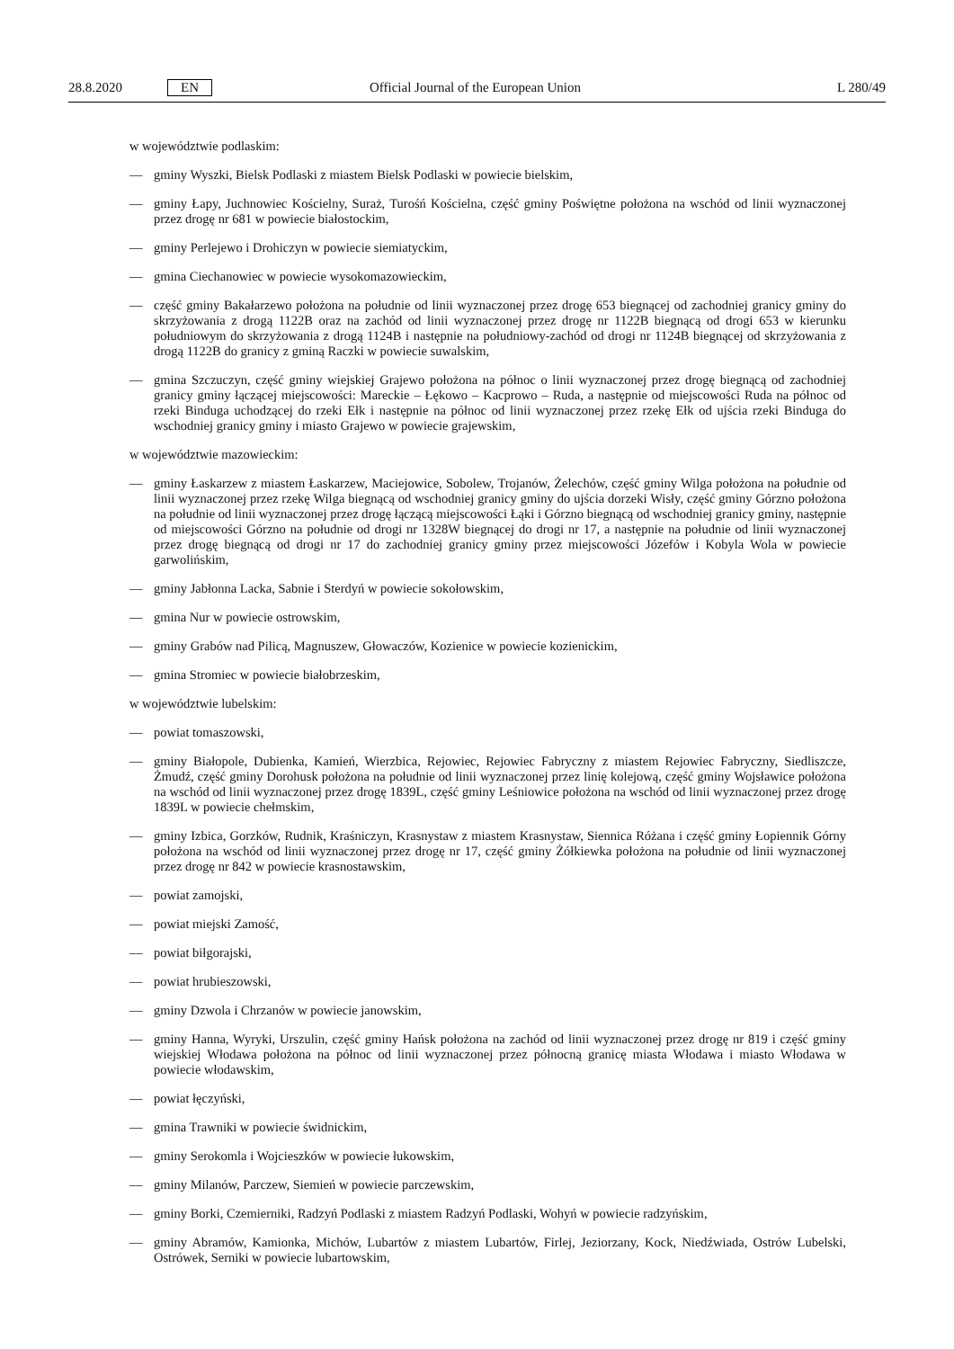28.8.2020 EN Official Journal of the European Union L 280/49
w województwie podlaskim:
— gminy Wyszki, Bielsk Podlaski z miastem Bielsk Podlaski w powiecie bielskim,
— gminy Łapy, Juchnowiec Kościelny, Suraż, Turośń Kościelna, część gminy Poświętne położona na wschód od linii wyznaczonej przez drogę nr 681 w powiecie białostockim,
— gminy Perlejewo i Drohiczyn w powiecie siemiatyckim,
— gmina Ciechanowiec w powiecie wysokomazowieckim,
— część gminy Bakałarzewo położona na południe od linii wyznaczonej przez drogę 653 biegnącej od zachodniej granicy gminy do skrzyżowania z drogą 1122B oraz na zachód od linii wyznaczonej przez drogę nr 1122B biegnącą od drogi 653 w kierunku południowym do skrzyżowania z drogą 1124B i następnie na południowy-zachód od drogi nr 1124B biegnącej od skrzyżowania z drogą 1122B do granicy z gminą Raczki w powiecie suwalskim,
— gmina Szczuczyn, część gminy wiejskiej Grajewo położona na północ o linii wyznaczonej przez drogę biegnącą od zachodniej granicy gminy łączącej miejscowości: Mareckie – Łękowo – Kacprowo – Ruda, a następnie od miejscowości Ruda na północ od rzeki Binduga uchodzącej do rzeki Ełk i następnie na północ od linii wyznaczonej przez rzekę Ełk od ujścia rzeki Binduga do wschodniej granicy gminy i miasto Grajewo w powiecie grajewskim,
w województwie mazowieckim:
— gminy Łaskarzew z miastem Łaskarzew, Maciejowice, Sobolew, Trojanów, Żelechów, część gminy Wilga położona na południe od linii wyznaczonej przez rzekę Wilga biegnącą od wschodniej granicy gminy do ujścia dorzeki Wisły, część gminy Górzno położona na południe od linii wyznaczonej przez drogę łączącą miejscowości Łąki i Górzno biegnącą od wschodniej granicy gminy, następnie od miejscowości Górzno na południe od drogi nr 1328W biegnącej do drogi nr 17, a następnie na południe od linii wyznaczonej przez drogę biegnącą od drogi nr 17 do zachodniej granicy gminy przez miejscowości Józefów i Kobyla Wola w powiecie garwolińskim,
— gminy Jabłonna Lacka, Sabnie i Sterdyń w powiecie sokołowskim,
— gmina Nur w powiecie ostrowskim,
— gminy Grabów nad Pilicą, Magnuszew, Głowaczów, Kozienice w powiecie kozienickim,
— gmina Stromiec w powiecie białobrzeskim,
w województwie lubelskim:
— powiat tomaszowski,
— gminy Białopole, Dubienka, Kamień, Wierzbica, Rejowiec, Rejowiec Fabryczny z miastem Rejowiec Fabryczny, Siedliszcze, Żmudź, część gminy Dorohusk położona na południe od linii wyznaczonej przez linię kolejową, część gminy Wojsławice położona na wschód od linii wyznaczonej przez drogę 1839L, część gminy Leśniowice położona na wschód od linii wyznaczonej przez drogę 1839L w powiecie chełmskim,
— gminy Izbica, Gorzków, Rudnik, Kraśniczyn, Krasnystaw z miastem Krasnystaw, Siennica Różana i część gminy Łopiennik Górny położona na wschód od linii wyznaczonej przez drogę nr 17, część gminy Żółkiewka położona na południe od linii wyznaczonej przez drogę nr 842 w powiecie krasnostawskim,
— powiat zamojski,
— powiat miejski Zamość,
— powiat biłgorajski,
— powiat hrubieszowski,
— gminy Dzwola i Chrzanów w powiecie janowskim,
— gminy Hanna, Wyryki, Urszulin, część gminy Hańsk położona na zachód od linii wyznaczonej przez drogę nr 819 i część gminy wiejskiej Włodawa położona na północ od linii wyznaczonej przez północną granicę miasta Włodawa i miasto Włodawa w powiecie włodawskim,
— powiat łęczyński,
— gmina Trawniki w powiecie świdnickim,
— gminy Serokomla i Wojcieszków w powiecie łukowskim,
— gminy Milanów, Parczew, Siemień w powiecie parczewskim,
— gminy Borki, Czemierniki, Radzyń Podlaski z miastem Radzyń Podlaski, Wohyń w powiecie radzyńskim,
— gminy Abramów, Kamionka, Michów, Lubartów z miastem Lubartów, Firlej, Jeziorzany, Kock, Niedźwiada, Ostrów Lubelski, Ostrówek, Serniki w powiecie lubartowskim,